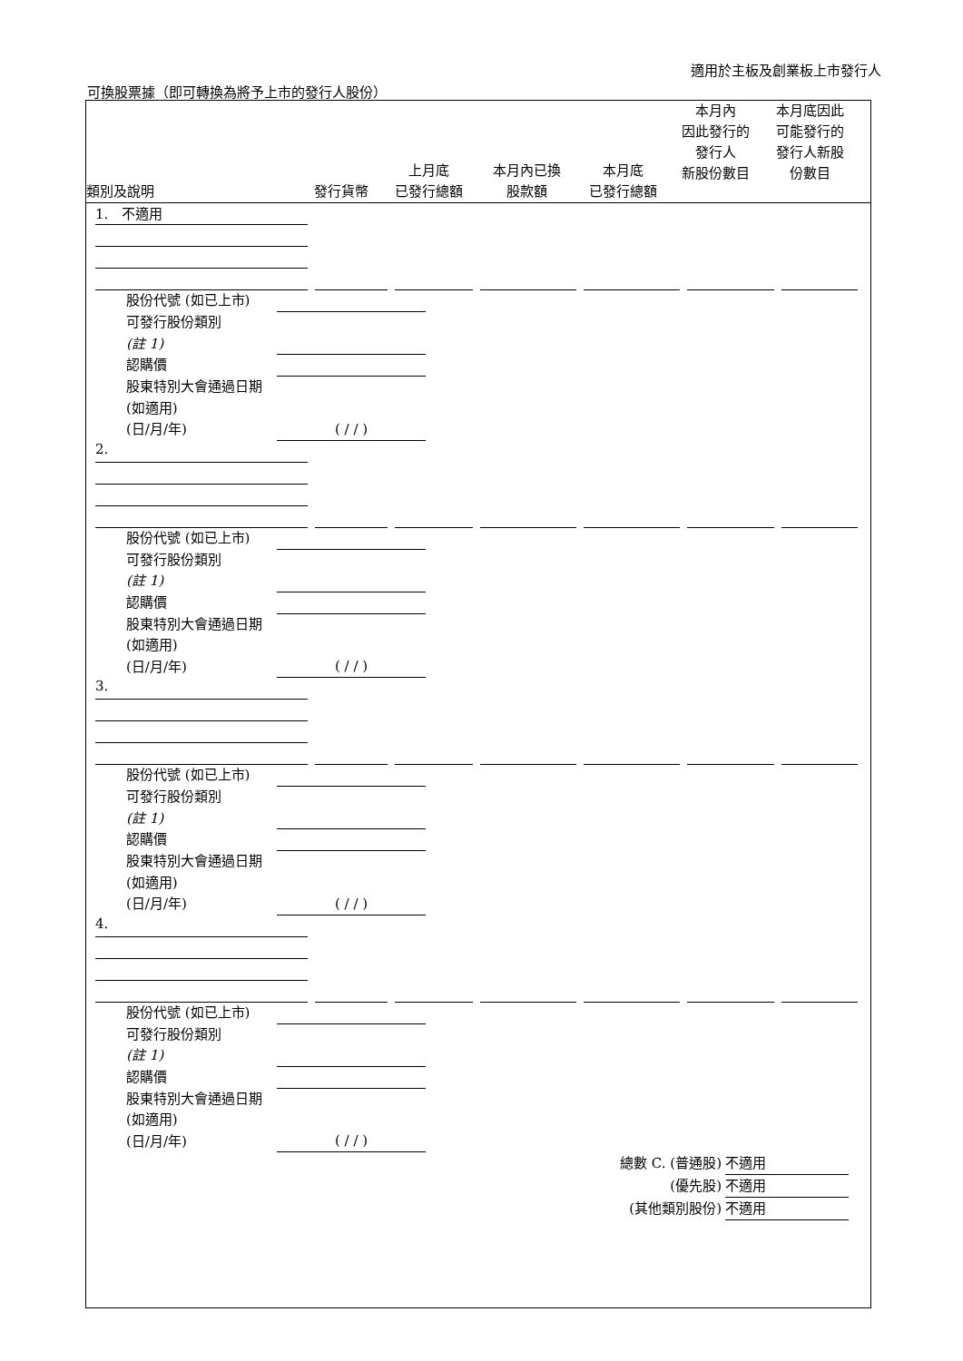適用於主板及創業板上市發行人
可換股票據（即可轉換為將予上市的發行人股份）
類別及說明
發行貨幣
上月底
已發行總額
本月內已換
股款額
本月底
已發行總額
本月內
因此發行的
發行人
新股份數目
本月底因此
可能發行的
發行人新股
份數目
1. 不適用
股份代號 (如已上市)
可發行股份類別
(註 1)
認購價
股東特別大會通過日期 (如適用)
(日/月/年) ( / / )
2.
股份代號 (如已上市)
可發行股份類別
(註 1)
認購價
股東特別大會通過日期 (如適用)
(日/月/年) ( / / )
3.
股份代號 (如已上市)
可發行股份類別
(註 1)
認購價
股東特別大會通過日期 (如適用)
(日/月/年) ( / / )
4.
股份代號 (如已上市)
可發行股份類別
(註 1)
認購價
股東特別大會通過日期 (如適用)
(日/月/年) ( / / )
總數 C. (普通股) 不適用
(優先股) 不適用
(其他類別股份) 不適用